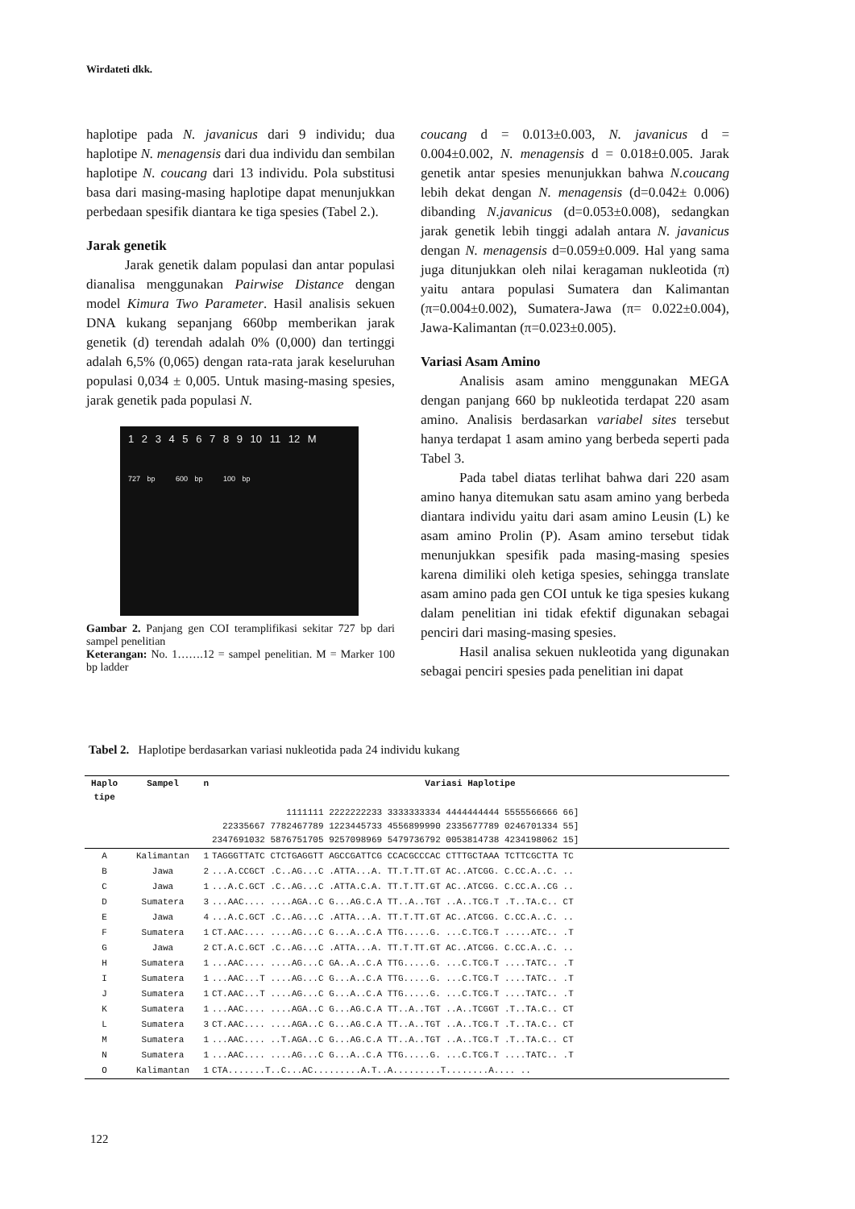Wirdateti dkk.
haplotipe pada N. javanicus dari 9 individu; dua haplotipe N. menagensis dari dua individu dan sembilan haplotipe N. coucang dari 13 individu. Pola substitusi basa dari masing-masing haplotipe dapat menunjukkan perbedaan spesifik diantara ke tiga spesies (Tabel 2.).
Jarak genetik
Jarak genetik dalam populasi dan antar populasi dianalisa menggunakan Pairwise Distance dengan model Kimura Two Parameter. Hasil analisis sekuen DNA kukang sepanjang 660bp memberikan jarak genetik (d) terendah adalah 0% (0,000) dan tertinggi adalah 6,5% (0,065) dengan rata-rata jarak keseluruhan populasi 0,034 ± 0,005. Untuk masing-masing spesies, jarak genetik pada populasi N.
1 2 3 4 5 6 7 8 9 10 11 12 M
727 bp 600 bp 100 bp
Gambar 2. Panjang gen COI teramplifikasi sekitar 727 bp dari sampel penelitian
Keterangan: No. 1…….12 = sampel penelitian. M = Marker 100 bp ladder
coucang d = 0.013±0.003, N. javanicus d = 0.004±0.002, N. menagensis d = 0.018±0.005. Jarak genetik antar spesies menunjukkan bahwa N.coucang lebih dekat dengan N. menagensis (d=0.042± 0.006) dibanding N.javanicus (d=0.053±0.008), sedangkan jarak genetik lebih tinggi adalah antara N. javanicus dengan N. menagensis d=0.059±0.009. Hal yang sama juga ditunjukkan oleh nilai keragaman nukleotida (π) yaitu antara populasi Sumatera dan Kalimantan (π=0.004±0.002), Sumatera-Jawa (π= 0.022±0.004), Jawa-Kalimantan (π=0.023±0.005).
Variasi Asam Amino
Analisis asam amino menggunakan MEGA dengan panjang 660 bp nukleotida terdapat 220 asam amino. Analisis berdasarkan variabel sites tersebut hanya terdapat 1 asam amino yang berbeda seperti pada Tabel 3.
Pada tabel diatas terlihat bahwa dari 220 asam amino hanya ditemukan satu asam amino yang berbeda diantara individu yaitu dari asam amino Leusin (L) ke asam amino Prolin (P). Asam amino tersebut tidak menunjukkan spesifik pada masing-masing spesies karena dimiliki oleh ketiga spesies, sehingga translate asam amino pada gen COI untuk ke tiga spesies kukang dalam penelitian ini tidak efektif digunakan sebagai penciri dari masing-masing spesies.
Hasil analisa sekuen nukleotida yang digunakan sebagai penciri spesies pada penelitian ini dapat
Tabel 2. Haplotipe berdasarkan variasi nukleotida pada 24 individu kukang
| Haplo tipe | Sampel | n | Variasi Haplotipe |
| --- | --- | --- | --- |
| | | | 1111111 2222222233 3333333334 4444444444 5555566666 66] 22335667 7782467789 1223445733 4556899990 2335677789 0246701334 55] 2347691032 5876751705 9257098969 5479736792 0053814738 4234198062 15] |
| A | Kalimantan | 1 | TAGGGTTATC CTCTGAGGTT AGCCGATTCG CCACGCCCAC CTTTGCTAAA TCTTCGCTTA TC |
| B | Jawa | 2 | ...A.CCGCT .C..AG...C .ATTA...A. TT.T.TT.GT AC..ATCGG. C.CC.A..C. .. |
| C | Jawa | 1 | ...A.C.GCT .C..AG...C .ATTA.C.A. TT.T.TT.GT AC..ATCGG. C.CC.A..CG .. |
| D | Sumatera | 3 | ...AAC.... ....AGA..C G...AG.C.A TT..A..TGT ..A..TCG.T .T..TA.C.. CT |
| E | Jawa | 4 | ...A.C.GCT .C..AG...C .ATTA...A. TT.T.TT.GT AC..ATCGG. C.CC.A..C. .. |
| F | Sumatera | 1 | CT.AAC.... ....AG...C G...A..C.A TTG.....G. ...C.TCG.T .....ATC.. .T |
| G | Jawa | 2 | CT.A.C.GCT .C..AG...C .ATTA...A. TT.T.TT.GT AC..ATCGG. C.CC.A..C. .. |
| H | Sumatera | 1 | ...AAC.... ....AG...C GA..A..C.A TTG.....G. ...C.TCG.T ....TATC.. .T |
| I | Sumatera | 1 | ...AAC...T ....AG...C G...A..C.A TTG.....G. ...C.TCG.T ....TATC.. .T |
| J | Sumatera | 1 | CT.AAC...T ....AG...C G...A..C.A TTG.....G. ...C.TCG.T ....TATC.. .T |
| K | Sumatera | 1 | ...AAC.... ....AGA..C G...AG.C.A TT..A..TGT ..A..TCGGT .T..TA.C.. CT |
| L | Sumatera | 3 | CT.AAC.... ....AGA..C G...AG.C.A TT..A..TGT ..A..TCG.T .T..TA.C.. CT |
| M | Sumatera | 1 | ...AAC.... ..T.AGA..C G...AG.C.A TT..A..TGT ..A..TCG.T .T..TA.C.. CT |
| N | Sumatera | 1 | ...AAC.... ....AG...C G...A..C.A TTG.....G. ...C.TCG.T ....TATC.. .T |
| O | Kalimantan | 1 | CTA.......T..C...AC.........A.T..A.........T........A.... .. |
122